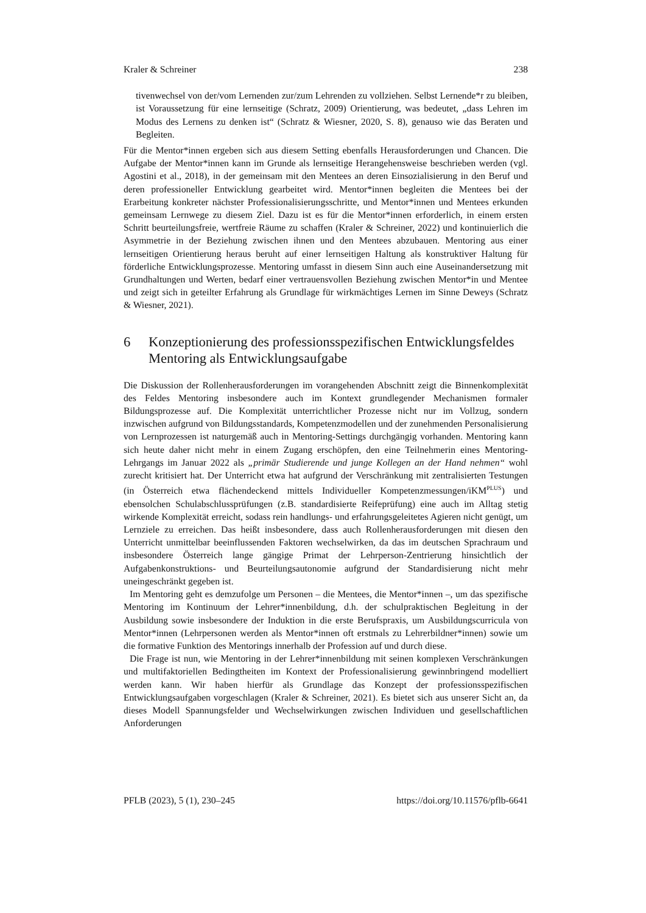Kraler & Schreiner 238
tivenwechsel von der/vom Lernenden zur/zum Lehrenden zu vollziehen. Selbst Lernende*r zu bleiben, ist Voraussetzung für eine lernseitige (Schratz, 2009) Orientierung, was bedeutet, „dass Lehren im Modus des Lernens zu denken ist“ (Schratz & Wiesner, 2020, S. 8), genauso wie das Beraten und Begleiten.
Für die Mentor*innen ergeben sich aus diesem Setting ebenfalls Herausforderungen und Chancen. Die Aufgabe der Mentor*innen kann im Grunde als lernseitige Herangehensweise beschrieben werden (vgl. Agostini et al., 2018), in der gemeinsam mit den Mentees an deren Einsozialisierung in den Beruf und deren professioneller Entwicklung gearbeitet wird. Mentor*innen begleiten die Mentees bei der Erarbeitung konkreter nächster Professionalisierungsschritte, und Mentor*innen und Mentees erkunden gemeinsam Lernwege zu diesem Ziel. Dazu ist es für die Mentor*innen erforderlich, in einem ersten Schritt beurteilungsfreie, wertfreie Räume zu schaffen (Kraler & Schreiner, 2022) und kontinuierlich die Asymmetrie in der Beziehung zwischen ihnen und den Mentees abzubauen. Mentoring aus einer lernseitigen Orientierung heraus beruht auf einer lernseitigen Haltung als konstruktiver Haltung für förderliche Entwicklungsprozesse. Mentoring umfasst in diesem Sinn auch eine Auseinandersetzung mit Grundhaltungen und Werten, bedarf einer vertrauensvollen Beziehung zwischen Mentor*in und Mentee und zeigt sich in geteilter Erfahrung als Grundlage für wirkmächtiges Lernen im Sinne Deweys (Schratz & Wiesner, 2021).
6 Konzeptionierung des professionsspezifischen Entwicklungsfeldes Mentoring als Entwicklungsaufgabe
Die Diskussion der Rollenherausforderungen im vorangehenden Abschnitt zeigt die Binnenkomplexität des Feldes Mentoring insbesondere auch im Kontext grundlegender Mechanismen formaler Bildungsprozesse auf. Die Komplexität unterrichtlicher Prozesse nicht nur im Vollzug, sondern inzwischen aufgrund von Bildungsstandards, Kompetenzmodellen und der zunehmenden Personalisierung von Lernprozessen ist naturgemäß auch in Mentoring-Settings durchgängig vorhanden. Mentoring kann sich heute daher nicht mehr in einem Zugang erschöpfen, den eine Teilnehmerin eines Mentoring-Lehrgangs im Januar 2022 als „primär Studierende und junge Kollegen an der Hand nehmen“ wohl zurecht kritisiert hat. Der Unterricht etwa hat aufgrund der Verschränkung mit zentralisierten Testungen (in Österreich etwa flächendeckend mittels Individueller Kompetenzmessungen/iKM<sup>PLUS</sup>) und ebensolchen Schulabschlussprüfungen (z.B. standardisierte Reifeprüfung) eine auch im Alltag stetig wirkende Komplexität erreicht, sodass rein handlungs- und erfahrungsgeleitetes Agieren nicht genügt, um Lernziele zu erreichen. Das heißt insbesondere, dass auch Rollenherausforderungen mit diesen den Unterricht unmittelbar beeinflussenden Faktoren wechselwirken, da das im deutschen Sprachraum und insbesondere Österreich lange gängige Primat der Lehrperson-Zentrierung hinsichtlich der Aufgabenkonstruktions- und Beurteilungsautonomie aufgrund der Standardisierung nicht mehr uneingeschränkt gegeben ist.
Im Mentoring geht es demzufolge um Personen – die Mentees, die Mentor*innen –, um das spezifische Mentoring im Kontinuum der Lehrer*innenbildung, d.h. der schulpraktischen Begleitung in der Ausbildung sowie insbesondere der Induktion in die erste Berufspraxis, um Ausbildungscurricula von Mentor*innen (Lehrpersonen werden als Mentor*innen oft erstmals zu Lehrerbildner*innen) sowie um die formative Funktion des Mentorings innerhalb der Profession auf und durch diese.
Die Frage ist nun, wie Mentoring in der Lehrer*innenbildung mit seinen komplexen Verschränkungen und multifaktoriellen Bedingtheiten im Kontext der Professionalisierung gewinnbringend modelliert werden kann. Wir haben hierfür als Grundlage das Konzept der professionsspezifischen Entwicklungsaufgaben vorgeschlagen (Kraler & Schreiner, 2021). Es bietet sich aus unserer Sicht an, da dieses Modell Spannungsfelder und Wechselwirkungen zwischen Individuen und gesellschaftlichen Anforderungen
PFLB (2023), 5 (1), 230–245 https://doi.org/10.11576/pflb-6641